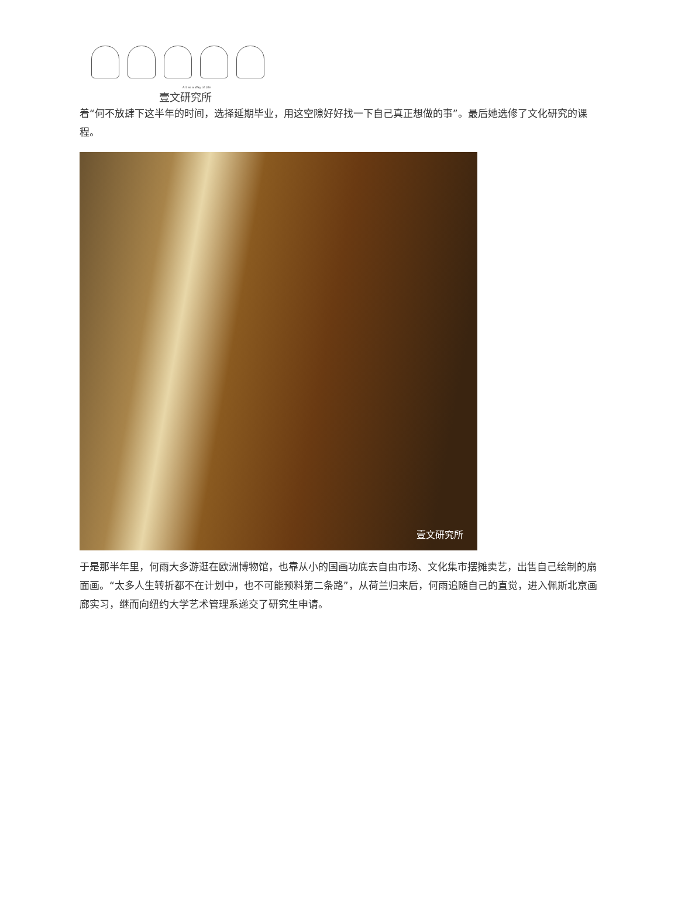Art as a Way of Life
壹文研究所
着“何不放肆下这半年的时间，选择延期毕业，用这空隙好好找一下自己真正想做的事”。最后她选修了文化研究的课程。
壹文研究所
于是那半年里，何雨大多游逛在欧洲博物馆，也靠从小的国画功底去自由市场、文化集市摆摊卖艺，出售自己绘制的扇面画。“太多人生转折都不在计划中，也不可能预料第二条路”，从荷兰归来后，何雨追随自己的直觉，进入佩斯北京画廊实习，继而向纽约大学艺术管理系递交了研究生申请。